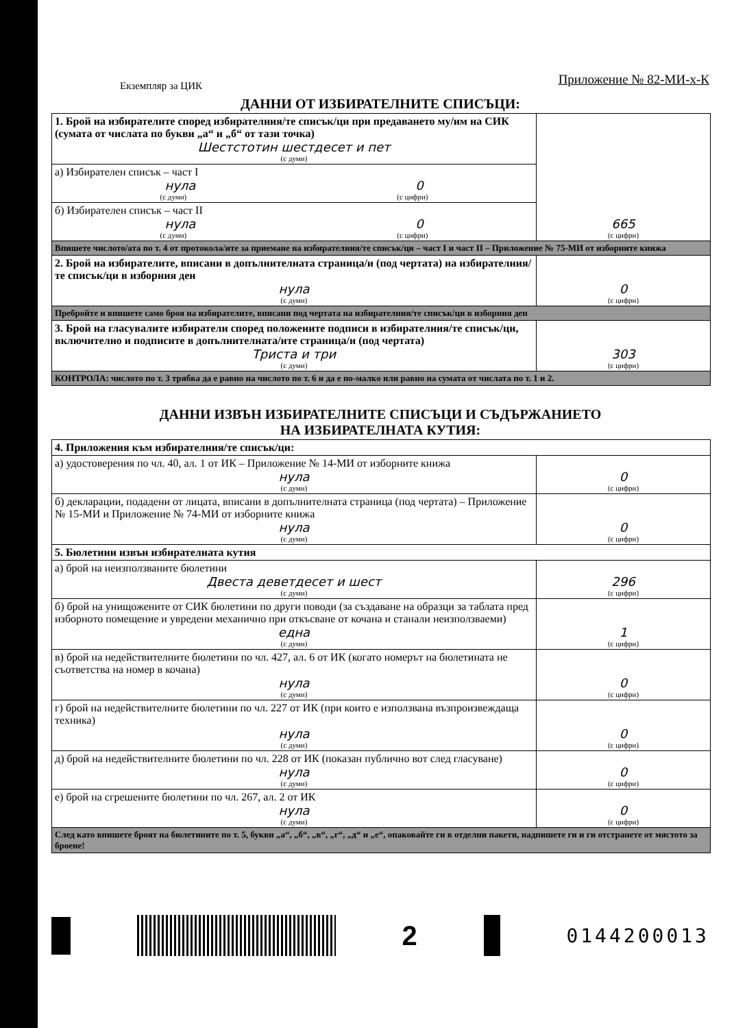Екземпляр за ЦИК Приложение № 82-МИ-х-К
ДАННИ ОТ ИЗБИРАТЕЛНИТЕ СПИСЪЦИ:
| 1. Брой на избирателите според избирателния/те списък/ци при предаването му/им на СИК (сумата от числата по букви „а“ и „б“ от тази точка) Шестстотин шестдесет и пет (с думи) | 665 (с цифри) |
| а) Избирателен списък – част I нула 0 (с думи) (с цифри) | |
| б) Избирателен списък – част II нула 0 (с думи) (с цифри) | |
| Впишете числото/ата по т. 4 от протокола/ите за приемане на избирателния/те списък/ци – част I и част II – Приложение № 75-МИ от изборните книжа | |
| 2. Брой на избирателите, вписани в допълнителната страница/и (под чертата) на избирателния/те списък/ци в изборния ден нула (с думи) | 0 (с цифри) |
| Пребройте и впишете само броя на избирателите, вписани под чертата на избирателния/те списък/ци в изборния ден | |
| 3. Брой на гласувалите избиратели според положените подписи в избирателния/те списък/ци, включително и подписите в допълнителната/ите страница/и (под чертата) Триста и три (с думи) | 303 (с цифри) |
| КОНТРОЛА: числото по т. 3 трябва да е равно на числото по т. 6 и да е по-малко или равно на сумата от числата по т. 1 и 2. | |
ДАННИ ИЗВЪН ИЗБИРАТЕЛНИТЕ СПИСЪЦИ И СЪДЪРЖАНИЕТО
НА ИЗБИРАТЕЛНАТА КУТИЯ:
| 4. Приложения към избирателния/те списък/ци: | |
| а) удостоверения по чл. 40, ал. 1 от ИК – Приложение № 14-МИ от изборните книжа нула (с думи) | 0 (с цифри) |
| б) декларации, подадени от лицата, вписани в допълнителната страница (под чертата) – Приложение № 15-МИ и Приложение № 74-МИ от изборните книжа нула (с думи) | 0 (с цифри) |
| 5. Бюлетини извън избирателната кутия | |
| а) брой на неизползваните бюлетини Двеста деветдесет и шест (с думи) | 296 (с цифри) |
| б) брой на унищожените от СИК бюлетини по други поводи (за създаване на образци за таблата пред изборното помещение и увредени механично при откъсване от кочана и станали неизползваеми) една (с думи) | 1 (с цифри) |
| в) брой на недействителните бюлетини по чл. 427, ал. 6 от ИК (когато номерът на бюлетината не съответства на номер в кочана) нула (с думи) | 0 (с цифри) |
| г) брой на недействителните бюлетини по чл. 227 от ИК (при които е използвана възпроизвеждаща техника) нула (с думи) | 0 (с цифри) |
| д) брой на недействителните бюлетини по чл. 228 от ИК (показан публично вот след гласуване) нула (с думи) | 0 (с цифри) |
| е) брой на сгрешените бюлетини по чл. 267, ал. 2 от ИК нула (с думи) | 0 (с цифри) |
| След като впишете броят на бюлетините по т. 5, букви „а“, „б“, „в“, „г“, „д“ и „е“, опаковайте ги в отделни пакети, надпишете ги и ги отстранете от мястото за броене! | |
2 0144200013